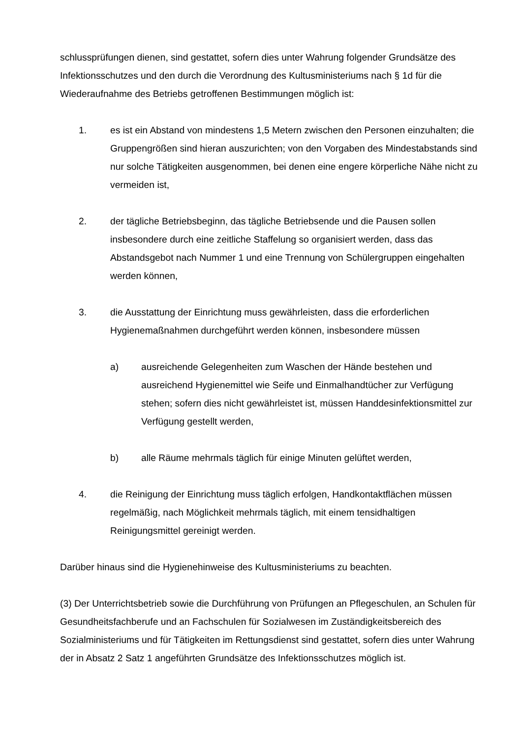schlussprüfungen dienen, sind gestattet, sofern dies unter Wahrung folgender Grundsätze des Infektionsschutzes und den durch die Verordnung des Kultusministeriums nach § 1d für die Wiederaufnahme des Betriebs getroffenen Bestimmungen möglich ist:
1. es ist ein Abstand von mindestens 1,5 Metern zwischen den Personen einzuhalten; die Gruppengrößen sind hieran auszurichten; von den Vorgaben des Mindestabstands sind nur solche Tätigkeiten ausgenommen, bei denen eine engere körperliche Nähe nicht zu vermeiden ist,
2. der tägliche Betriebsbeginn, das tägliche Betriebsende und die Pausen sollen insbesondere durch eine zeitliche Staffelung so organisiert werden, dass das Abstandsgebot nach Nummer 1 und eine Trennung von Schülergruppen eingehalten werden können,
3. die Ausstattung der Einrichtung muss gewährleisten, dass die erforderlichen Hygienemaßnahmen durchgeführt werden können, insbesondere müssen
a) ausreichende Gelegenheiten zum Waschen der Hände bestehen und ausreichend Hygienemittel wie Seife und Einmalhandtücher zur Verfügung stehen; sofern dies nicht gewährleistet ist, müssen Handdesinfektionsmittel zur Verfügung gestellt werden,
b) alle Räume mehrmals täglich für einige Minuten gelüftet werden,
4. die Reinigung der Einrichtung muss täglich erfolgen, Handkontaktflächen müssen regelmäßig, nach Möglichkeit mehrmals täglich, mit einem tensidhaltigen Reinigungsmittel gereinigt werden.
Darüber hinaus sind die Hygienehinweise des Kultusministeriums zu beachten.
(3) Der Unterrichtsbetrieb sowie die Durchführung von Prüfungen an Pflegeschulen, an Schulen für Gesundheitsfachberufe und an Fachschulen für Sozialwesen im Zuständigkeitsbereich des Sozialministeriums und für Tätigkeiten im Rettungsdienst sind gestattet, sofern dies unter Wahrung der in Absatz 2 Satz 1 angeführten Grundsätze des Infektionsschutzes möglich ist.